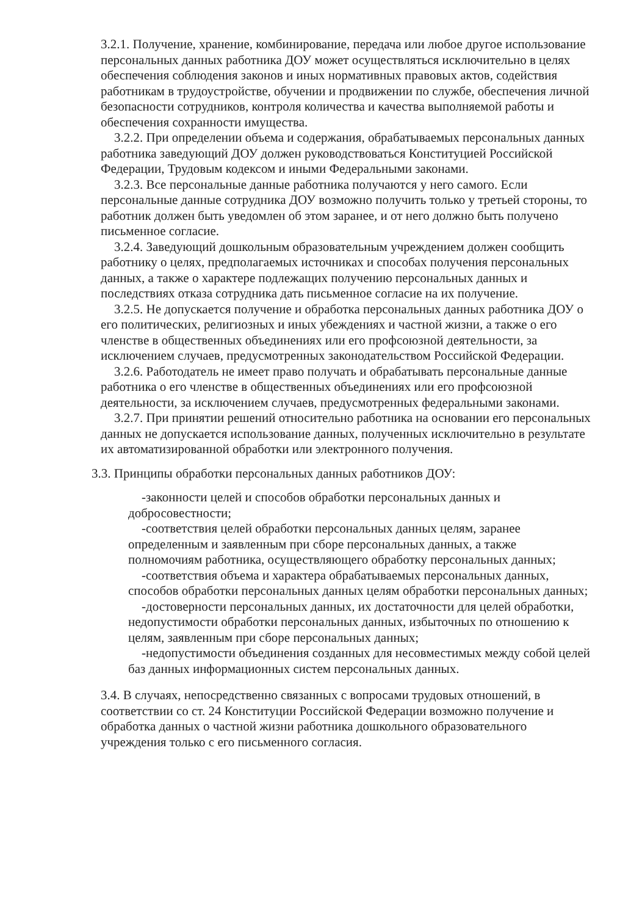3.2.1. Получение, хранение, комбинирование, передача или любое другое использование персональных данных работника ДОУ может осуществляться исключительно в целях обеспечения соблюдения законов и иных нормативных правовых актов, содействия работникам в трудоустройстве, обучении и продвижении по службе, обеспечения личной безопасности сотрудников, контроля количества и качества выполняемой работы и обеспечения сохранности имущества.
3.2.2. При определении объема и содержания, обрабатываемых персональных данных работника заведующий ДОУ должен руководствоваться Конституцией Российской Федерации, Трудовым кодексом и иными Федеральными законами.
3.2.3. Все персональные данные работника получаются у него самого. Если персональные данные сотрудника ДОУ возможно получить только у третьей стороны, то работник должен быть уведомлен об этом заранее, и от него должно быть получено письменное согласие.
3.2.4. Заведующий дошкольным образовательным учреждением должен сообщить работнику о целях, предполагаемых источниках и способах получения персональных данных, а также о характере подлежащих получению персональных данных и последствиях отказа сотрудника дать письменное согласие на их получение.
3.2.5. Не допускается получение и обработка персональных данных работника ДОУ о его политических, религиозных и иных убеждениях и частной жизни, а также о его членстве в общественных объединениях или его профсоюзной деятельности, за исключением случаев, предусмотренных законодательством Российской Федерации.
3.2.6. Работодатель не имеет право получать и обрабатывать персональные данные работника о его членстве в общественных объединениях или его профсоюзной деятельности, за исключением случаев, предусмотренных федеральными законами.
3.2.7. При принятии решений относительно работника на основании его персональных данных не допускается использование данных, полученных исключительно в результате их автоматизированной обработки или электронного получения.
3.3. Принципы обработки персональных данных работников ДОУ:
-законности целей и способов обработки персональных данных и добросовестности;
-соответствия целей обработки персональных данных целям, заранее определенным и заявленным при сборе персональных данных, а также полномочиям работника, осуществляющего обработку персональных данных;
-соответствия объема и характера обрабатываемых персональных данных, способов обработки персональных данных целям обработки персональных данных;
-достоверности персональных данных, их достаточности для целей обработки, недопустимости обработки персональных данных, избыточных по отношению к целям, заявленным при сборе персональных данных;
-недопустимости объединения созданных для несовместимых между собой целей баз данных информационных систем персональных данных.
3.4. В случаях, непосредственно связанных с вопросами трудовых отношений, в соответствии со ст. 24 Конституции Российской Федерации возможно получение и обработка данных о частной жизни работника дошкольного образовательного учреждения только с его письменного согласия.